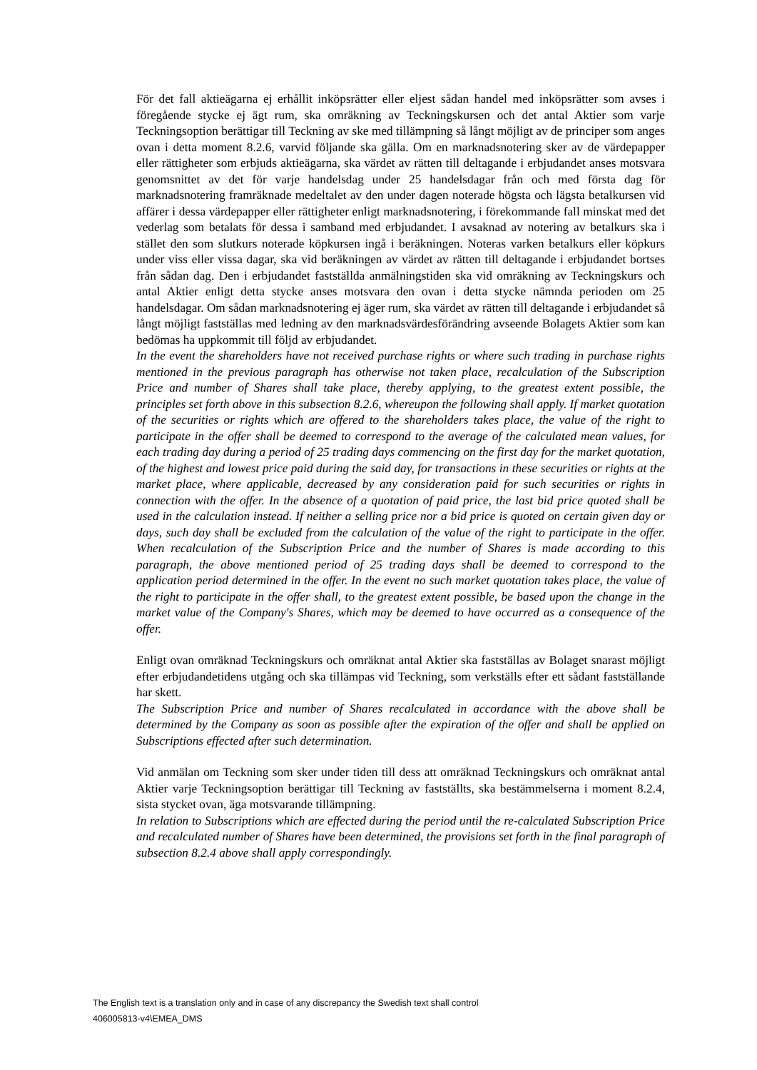För det fall aktieägarna ej erhållit inköpsrätter eller eljest sådan handel med inköpsrätter som avses i föregående stycke ej ägt rum, ska omräkning av Teckningskursen och det antal Aktier som varje Teckningsoption berättigar till Teckning av ske med tillämpning så långt möjligt av de principer som anges ovan i detta moment 8.2.6, varvid följande ska gälla. Om en marknadsnotering sker av de värdepapper eller rättigheter som erbjuds aktieägarna, ska värdet av rätten till deltagande i erbjudandet anses motsvara genomsnittet av det för varje handelsdag under 25 handelsdagar från och med första dag för marknadsnotering framräknade medeltalet av den under dagen noterade högsta och lägsta betalkursen vid affärer i dessa värdepapper eller rättigheter enligt marknadsnotering, i förekommande fall minskat med det vederlag som betalats för dessa i samband med erbjudandet. I avsaknad av notering av betalkurs ska i stället den som slutkurs noterade köpkursen ingå i beräkningen. Noteras varken betalkurs eller köpkurs under viss eller vissa dagar, ska vid beräkningen av värdet av rätten till deltagande i erbjudandet bortses från sådan dag. Den i erbjudandet fastställda anmälningstiden ska vid omräkning av Teckningskurs och antal Aktier enligt detta stycke anses motsvara den ovan i detta stycke nämnda perioden om 25 handelsdagar. Om sådan marknadsnotering ej äger rum, ska värdet av rätten till deltagande i erbjudandet så långt möjligt fastställas med ledning av den marknadsvärdesförändring avseende Bolagets Aktier som kan bedömas ha uppkommit till följd av erbjudandet.
In the event the shareholders have not received purchase rights or where such trading in purchase rights mentioned in the previous paragraph has otherwise not taken place, recalculation of the Subscription Price and number of Shares shall take place, thereby applying, to the greatest extent possible, the principles set forth above in this subsection 8.2.6, whereupon the following shall apply. If market quotation of the securities or rights which are offered to the shareholders takes place, the value of the right to participate in the offer shall be deemed to correspond to the average of the calculated mean values, for each trading day during a period of 25 trading days commencing on the first day for the market quotation, of the highest and lowest price paid during the said day, for transactions in these securities or rights at the market place, where applicable, decreased by any consideration paid for such securities or rights in connection with the offer. In the absence of a quotation of paid price, the last bid price quoted shall be used in the calculation instead. If neither a selling price nor a bid price is quoted on certain given day or days, such day shall be excluded from the calculation of the value of the right to participate in the offer. When recalculation of the Subscription Price and the number of Shares is made according to this paragraph, the above mentioned period of 25 trading days shall be deemed to correspond to the application period determined in the offer. In the event no such market quotation takes place, the value of the right to participate in the offer shall, to the greatest extent possible, be based upon the change in the market value of the Company's Shares, which may be deemed to have occurred as a consequence of the offer.
Enligt ovan omräknad Teckningskurs och omräknat antal Aktier ska fastställas av Bolaget snarast möjligt efter erbjudandetidens utgång och ska tillämpas vid Teckning, som verkställs efter ett sådant fastställande har skett.
The Subscription Price and number of Shares recalculated in accordance with the above shall be determined by the Company as soon as possible after the expiration of the offer and shall be applied on Subscriptions effected after such determination.
Vid anmälan om Teckning som sker under tiden till dess att omräknad Teckningskurs och omräknat antal Aktier varje Teckningsoption berättigar till Teckning av fastställts, ska bestämmelserna i moment 8.2.4, sista stycket ovan, äga motsvarande tillämpning.
In relation to Subscriptions which are effected during the period until the re-calculated Subscription Price and recalculated number of Shares have been determined, the provisions set forth in the final paragraph of subsection 8.2.4 above shall apply correspondingly.
The English text is a translation only and in case of any discrepancy the Swedish text shall control
406005813-v4\EMEA_DMS